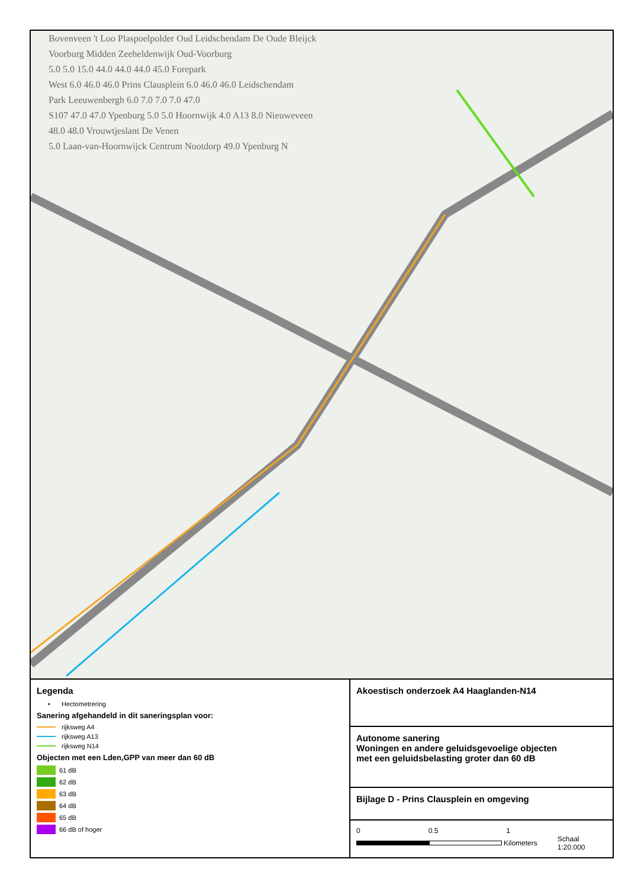Bovenveen 't Loo Plaspoelpolder Oud Leidschendam De Oude Bleijck
Voorburg Midden Zeeheldenwijk Oud-Voorburg
5.0 5.0 15.0 44.0 44.0 44.0 45.0 Forepark
West 6.0 46.0 46.0 Prins Clausplein 6.0 46.0 46.0 Leidschendam
Park Leeuwenbergh 6.0 7.0 7.0 7.0 47.0
S107 47.0 47.0 Ypenburg 5.0 5.0 Hoornwijk 4.0 A13 8.0 Nieuweveen
48.0 48.0 Vrouwtjeslant De Venen
5.0 Laan-van-Hoornwijck Centrum Nootdorp 49.0 Ypenburg N
Legenda
• Hectometrering
Sanering afgehandeld in dit saneringsplan voor:
rijksweg A4
rijksweg A13
rijksweg N14
Objecten met een Lden,GPP van meer dan 60 dB
61 dB
62 dB
63 dB
64 dB
65 dB
66 dB of hoger
Akoestisch onderzoek A4 Haaglanden-N14
Autonome sanering
Woningen en andere geluidsgevoelige objecten
met een geluidsbelasting groter dan 60 dB
Bijlage D - Prins Clausplein en omgeving
0 0.5 1
Kilometers Schaal 1:20.000